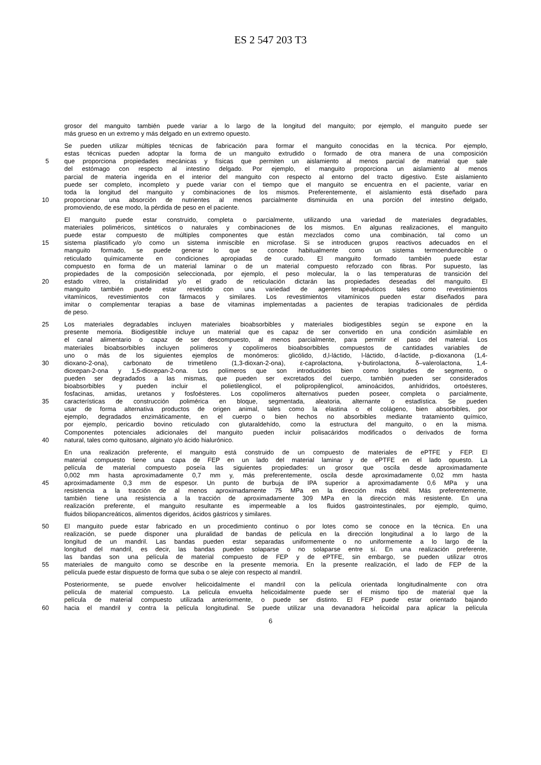ES 2 547 203 T3
grosor del manguito también puede variar a lo largo de la longitud del manguito; por ejemplo, el manguito puede ser
más grueso en un extremo y más delgado en un extremo opuesto.
Se pueden utilizar múltiples técnicas de fabricación para formar el manguito conocidas en la técnica. Por ejemplo,
estas técnicas pueden adoptar la forma de un manguito extrudido o formado de otra manera de una composición
5 que proporciona propiedades mecánicas y físicas que permiten un aislamiento al menos parcial de material que sale
del estómago con respecto al intestino delgado. Por ejemplo, el manguito proporciona un aislamiento al menos
parcial de materia ingerida en el interior del manguito con respecto al entorno del tracto digestivo. Este aislamiento
puede ser completo, incompleto y puede variar con el tiempo que el manguito se encuentra en el paciente, variar en
toda la longitud del manguito y combinaciones de los mismos. Preferentemente, el aislamiento está diseñado para
10 proporcionar una absorción de nutrientes al menos parcialmente disminuida en una porción del intestino delgado,
promoviendo, de ese modo, la pérdida de peso en el paciente.
El manguito puede estar construido, completa o parcialmente, utilizando una variedad de materiales degradables,
materiales poliméricos, sintéticos o naturales y combinaciones de los mismos. En algunas realizaciones, el manguito
puede estar compuesto de múltiples componentes que están mezclados como una combinación, tal como un
15 sistema plastificado y/o como un sistema inmiscible en microfase. Si se introducen grupos reactivos adecuados en el
manguito formado, se puede generar lo que se conoce habitualmente como un sistema termoendurecible o
reticulado químicamente en condiciones apropiadas de curado. El manguito formado también puede estar
compuesto en forma de un material laminar o de un material compuesto reforzado con fibras. Por supuesto, las
propiedades de la composición seleccionada, por ejemplo, el peso molecular, la o las temperaturas de transición del
20 estado vítreo, la cristalinidad y/o el grado de reticulación dictarán las propiedades deseadas del manguito. El
manguito también puede estar revestido con una variedad de agentes terapéuticos tales como revestimientos
vitamínicos, revestimientos con fármacos y similares. Los revestimientos vitamínicos pueden estar diseñados para
imitar o complementar terapias a base de vitaminas implementadas a pacientes de terapias tradicionales de pérdida
de peso.
25 Los materiales degradables incluyen materiales bioabsorbibles y materiales biodigestibles según se expone en la
presente memoria. Biodigestible incluye un material que es capaz de ser convertido en una condición asimilable en
el canal alimentario o capaz de ser descompuesto, al menos parcialmente, para permitir el paso del material. Los
materiales bioabsorbibles incluyen polímeros y copolímeros bioabsorbibles compuestos de cantidades variables de
uno o más de los siguientes ejemplos de monómeros: glicólido, d,l-láctido, l-láctido, d-lactide, p-dioxanona (1,4-
30 dioxano-2-ona), carbonato de trimetileno (1,3-dioxan-2-ona), ε-caprolactona, γ-butirolactona, δ–valerolactona, 1,4-
dioxepan-2-ona y 1,5-dioxepan-2-ona. Los polímeros que son introducidos bien como longitudes de segmento, o
pueden ser degradados a las mismas, que pueden ser excretados del cuerpo, también pueden ser considerados
bioabsorbibles y pueden incluir el polietilenglicol, el polipropilenglicol, aminoácidos, anhídridos, ortoésteres,
fosfacinas, amidas, uretanos y fosfoésteres. Los copolímeros alternativos pueden poseer, completa o parcialmente,
35 características de construcción polimérica en bloque, segmentada, aleatoria, alternante o estadística. Se pueden
usar de forma alternativa productos de origen animal, tales como la elastina o el colágeno, bien absorbibles, por
ejemplo, degradados enzimáticamente, en el cuerpo o bien hechos no absorbibles mediante tratamiento químico,
por ejemplo, pericardio bovino reticulado con glutaraldehído, como la estructura del manguito, o en la misma.
Componentes potenciales adicionales del manguito pueden incluir polisacáridos modificados o derivados de forma
40 natural, tales como quitosano, alginato y/o ácido hialurónico.
En una realización preferente, el manguito está construido de un compuesto de materiales de ePTFE y FEP. El
material compuesto tiene una capa de FEP en un lado del material laminar y de ePTFE en el lado opuesto. La
película de material compuesto poseía las siguientes propiedades: un grosor que oscila desde aproximadamente
0,002 mm hasta aproximadamente 0,7 mm y, más preferentemente, oscila desde aproximadamente 0,02 mm hasta
45 aproximadamente 0,3 mm de espesor. Un punto de burbuja de IPA superior a aproximadamente 0,6 MPa y una
resistencia a la tracción de al menos aproximadamente 75 MPa en la dirección más débil. Más preferentemente,
también tiene una resistencia a la tracción de aproximadamente 309 MPa en la dirección más resistente. En una
realización preferente, el manguito resultante es impermeable a los fluidos gastrointestinales, por ejemplo, quimo,
fluidos biliopancreáticos, alimentos digeridos, ácidos gástricos y similares.
50 El manguito puede estar fabricado en un procedimiento continuo o por lotes como se conoce en la técnica. En una
realización, se puede disponer una pluralidad de bandas de película en la dirección longitudinal a lo largo de la
longitud de un mandril. Las bandas pueden estar separadas uniformemente o no uniformemente a lo largo de la
longitud del mandril, es decir, las bandas pueden solaparse o no solaparse entre sí. En una realización preferente,
las bandas son una película de material compuesto de FEP y de ePTFE, sin embargo, se pueden utilizar otros
55 materiales de manguito como se describe en la presente memoria. En la presente realización, el lado de FEP de la
película puede estar dispuesto de forma que suba o se aleje con respecto al mandril.
Posteriormente, se puede envolver helicoidalmente el mandril con la película orientada longitudinalmente con otra
película de material compuesto. La película envuelta helicoidalmente puede ser el mismo tipo de material que la
película de material compuesto utilizada anteriormente, o puede ser distinto. El FEP puede estar orientado bajando
60 hacia el mandril y contra la película longitudinal. Se puede utilizar una devanadora helicoidal para aplicar la película
6